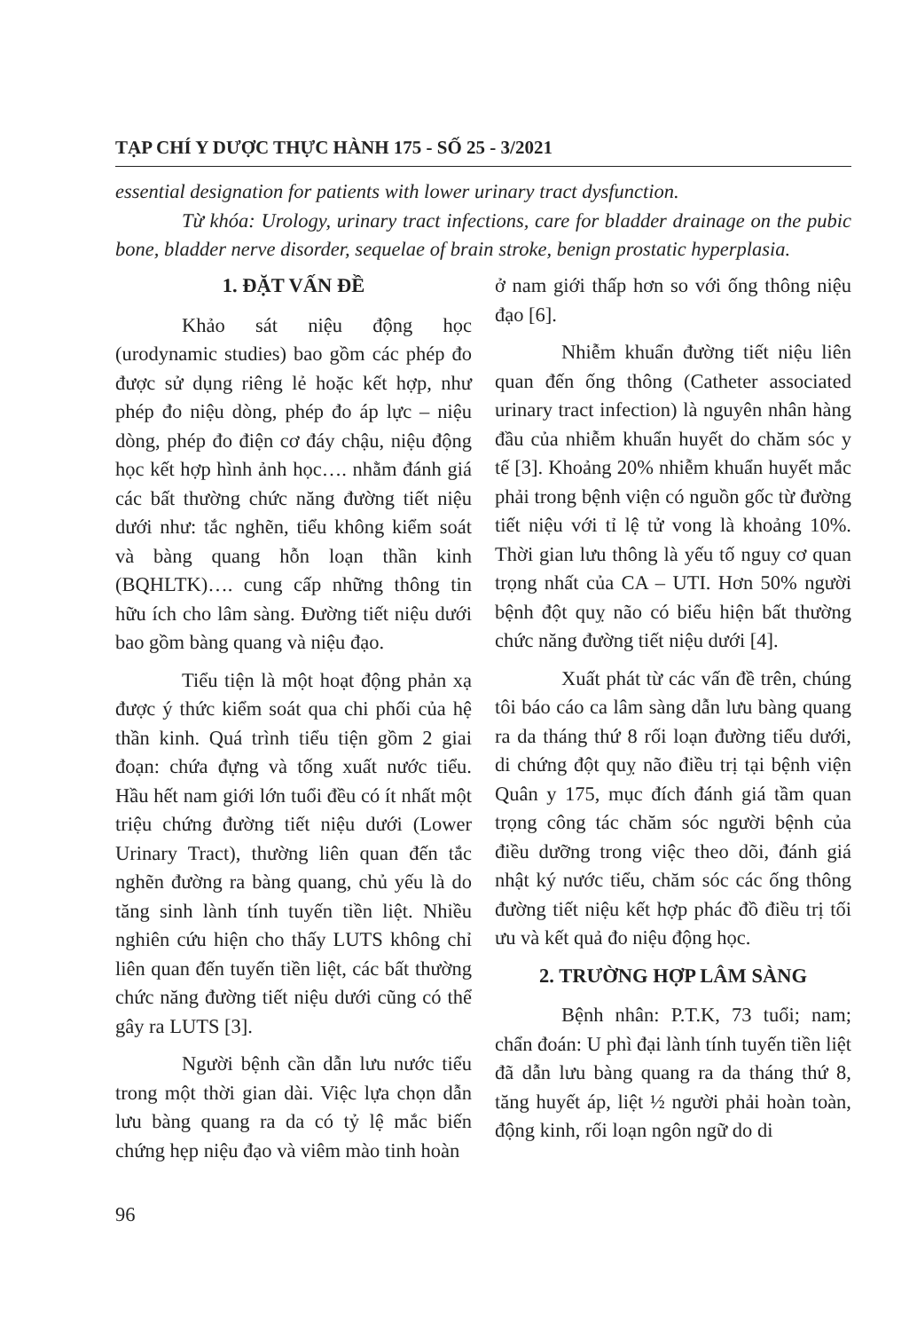TẠP CHÍ Y DƯỢC THỰC HÀNH 175 - SỐ 25 - 3/2021
essential designation for patients with lower urinary tract dysfunction.
Từ khóa: Urology, urinary tract infections, care for bladder drainage on the pubic bone, bladder nerve disorder, sequelae of brain stroke, benign prostatic hyperplasia.
1. ĐẶT VẤN ĐỀ
Khảo sát niệu động học (urodynamic studies) bao gồm các phép đo được sử dụng riêng lẻ hoặc kết hợp, như phép đo niệu dòng, phép đo áp lực – niệu dòng, phép đo điện cơ đáy chậu, niệu động học kết hợp hình ảnh học…. nhằm đánh giá các bất thường chức năng đường tiết niệu dưới như: tắc nghẽn, tiểu không kiểm soát và bàng quang hỗn loạn thần kinh (BQHLTK)…. cung cấp những thông tin hữu ích cho lâm sàng. Đường tiết niệu dưới bao gồm bàng quang và niệu đạo.
Tiểu tiện là một hoạt động phản xạ được ý thức kiểm soát qua chi phối của hệ thần kinh. Quá trình tiểu tiện gồm 2 giai đoạn: chứa đựng và tống xuất nước tiểu. Hầu hết nam giới lớn tuổi đều có ít nhất một triệu chứng đường tiết niệu dưới (Lower Urinary Tract), thường liên quan đến tắc nghẽn đường ra bàng quang, chủ yếu là do tăng sinh lành tính tuyến tiền liệt. Nhiều nghiên cứu hiện cho thấy LUTS không chỉ liên quan đến tuyến tiền liệt, các bất thường chức năng đường tiết niệu dưới cũng có thể gây ra LUTS [3].
Người bệnh cần dẫn lưu nước tiểu trong một thời gian dài. Việc lựa chọn dẫn lưu bàng quang ra da có tỷ lệ mắc biến chứng hẹp niệu đạo và viêm mào tinh hoàn
ở nam giới thấp hơn so với ống thông niệu đạo [6].
Nhiễm khuẩn đường tiết niệu liên quan đến ống thông (Catheter associated urinary tract infection) là nguyên nhân hàng đầu của nhiễm khuẩn huyết do chăm sóc y tế [3]. Khoảng 20% nhiễm khuẩn huyết mắc phải trong bệnh viện có nguồn gốc từ đường tiết niệu với tỉ lệ tử vong là khoảng 10%. Thời gian lưu thông là yếu tố nguy cơ quan trọng nhất của CA – UTI. Hơn 50% người bệnh đột quỵ não có biểu hiện bất thường chức năng đường tiết niệu dưới [4].
Xuất phát từ các vấn đề trên, chúng tôi báo cáo ca lâm sàng dẫn lưu bàng quang ra da tháng thứ 8 rối loạn đường tiểu dưới, di chứng đột quỵ não điều trị tại bệnh viện Quân y 175, mục đích đánh giá tầm quan trọng công tác chăm sóc người bệnh của điều dưỡng trong việc theo dõi, đánh giá nhật ký nước tiểu, chăm sóc các ống thông đường tiết niệu kết hợp phác đồ điều trị tối ưu và kết quả đo niệu động học.
2. TRƯỜNG HỢP LÂM SÀNG
Bệnh nhân: P.T.K, 73 tuổi; nam; chẩn đoán: U phì đại lành tính tuyến tiền liệt đã dẫn lưu bàng quang ra da tháng thứ 8, tăng huyết áp, liệt ½ người phải hoàn toàn, động kinh, rối loạn ngôn ngữ do di
96